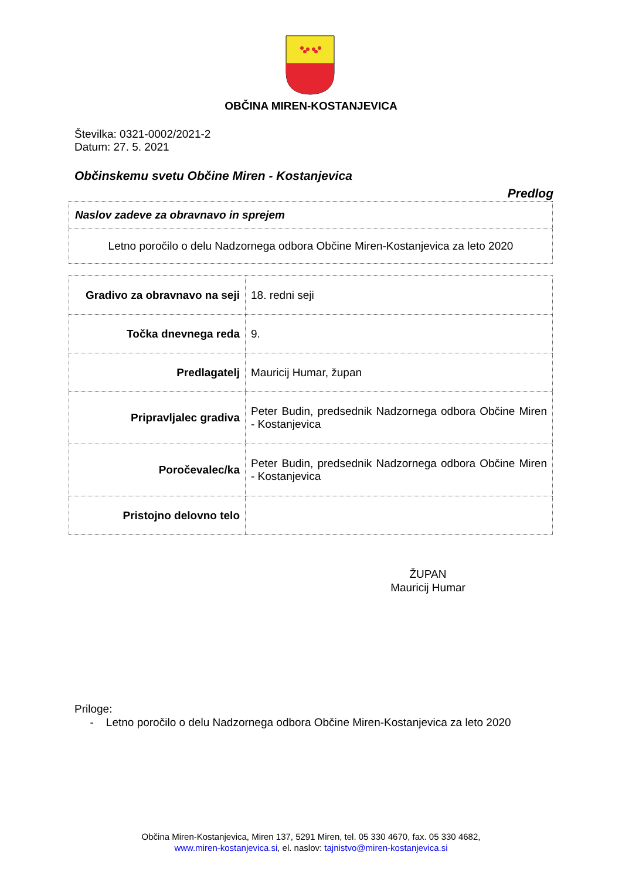OBČINA MIREN-KOSTANJEVICA
Številka: 0321-0002/2021-2
Datum: 27. 5. 2021
Občinskemu svetu Občine Miren - Kostanjevica
Predlog
| Naslov zadeve za obravnavo in sprejem |
| --- |
| Letno poročilo o delu Nadzornega odbora Občine Miren-Kostanjevica za leto 2020 |
| Gradivo za obravnavo na seji | 18. redni seji |
| Točka dnevnega reda | 9. |
| Predlagatelj | Mauricij Humar, župan |
| Pripravljalec gradiva | Peter Budin, predsednik Nadzornega odbora Občine Miren - Kostanjevica |
| Poročevalec/ka | Peter Budin, predsednik Nadzornega odbora Občine Miren - Kostanjevica |
| Pristojno delovno telo | |
ŽUPAN
Mauricij Humar
Priloge:
- Letno poročilo o delu Nadzornega odbora Občine Miren-Kostanjevica za leto 2020
Občina Miren-Kostanjevica, Miren 137, 5291 Miren, tel. 05 330 4670, fax. 05 330 4682,
www.miren-kostanjevica.si, el. naslov: tajnistvo@miren-kostanjevica.si